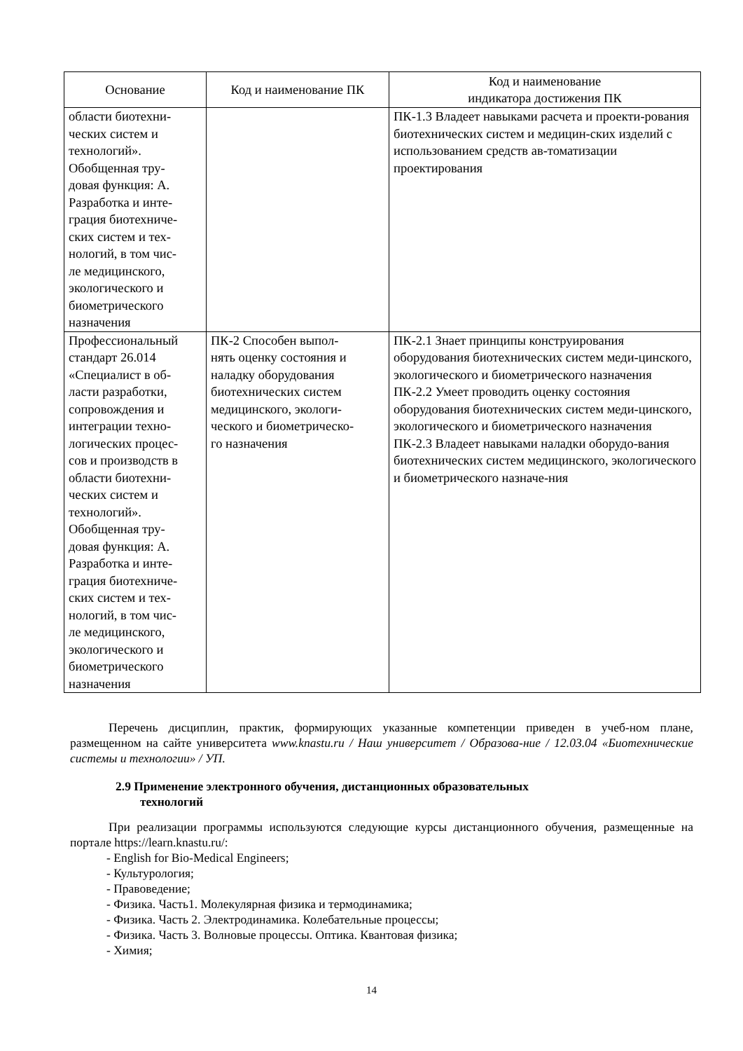| Основание | Код и наименование ПК | Код и наименование индикатора достижения ПК |
| --- | --- | --- |
| области биотехни- ческих систем и технологий». Обобщенная тру- довая функция: А. Разработка и инте- грация биотехниче- ских систем и тех- нологий, в том чис- ле медицинского, экологического и биометрического назначения | | ПК-1.3 Владеет навыками расчета и проекти-рования биотехнических систем и медицин-ских изделий с использованием средств ав-томатизации проектирования |
| Профессиональный стандарт 26.014 «Специалист в об- ласти разработки, сопровождения и интеграции техно- логических процес- сов и производств в области биотехни- ческих систем и технологий». Обобщенная тру- довая функция: А. Разработка и инте- грация биотехниче- ских систем и тех- нологий, в том чис- ле медицинского, экологического и биометрического назначения | ПК-2 Способен выпол- нять оценку состояния и наладку оборудования биотехнических систем медицинского, экологи- ческого и биометрическо- го назначения | ПК-2.1 Знает принципы конструирования оборудования биотехнических систем меди-цинского, экологического и биометрического назначения ПК-2.2 Умеет проводить оценку состояния оборудования биотехнических систем меди-цинского, экологического и биометрического назначения ПК-2.3 Владеет навыками наладки оборудо-вания биотехнических систем медицинского, экологического и биометрического назначе-ния |
Перечень дисциплин, практик, формирующих указанные компетенции приведен в учеб-ном плане, размещенном на сайте университета www.knastu.ru / Наш университет / Образова-ние / 12.03.04 «Биотехнические системы и технологии» / УП.
2.9 Применение электронного обучения, дистанционных образовательных
технологий
При реализации программы используются следующие курсы дистанционного обучения, размещенные на портале https://learn.knastu.ru/:
- English for Bio-Medical Engineers;
- Культурология;
- Правоведение;
- Физика. Часть1. Молекулярная физика и термодинамика;
- Физика. Часть 2. Электродинамика. Колебательные процессы;
- Физика. Часть 3. Волновые процессы. Оптика. Квантовая физика;
- Химия;
14